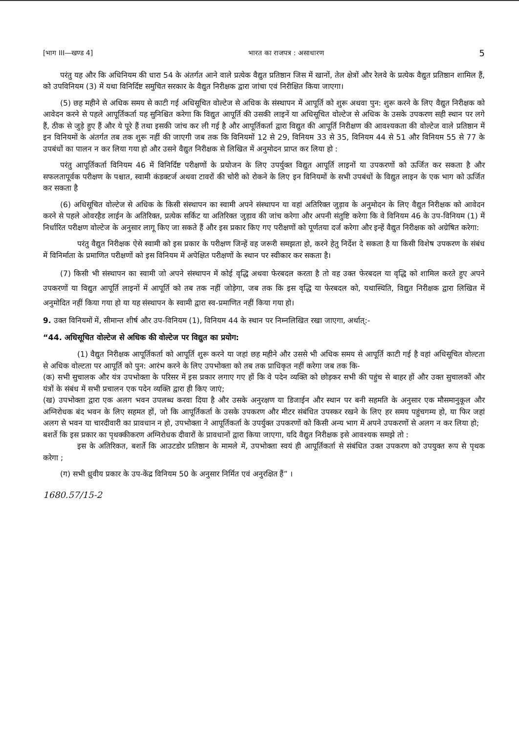[भाग III—खण्ड 4] भारत का राजपत्र : असाधारण 5
परंतु यह और कि अधिनियम की धारा 54 के अंतर्गत आने वाले प्रत्येक वैद्युत प्रतिष्ठान जिस में खानों, तेल क्षेत्रों और रेलवे के प्रत्येक वैद्युत प्रतिष्ठान शामिल हैं, को उपविनियम (3) में यथा विनिर्दिष्ट समुचित सरकार के वैद्युत निरीक्षक द्वारा जांचा एवं निरीक्षित किया जाएगा।
(5) छह महीने से अधिक समय से काटी गई अधिसूचित वोल्टेज से अधिक के संस्थापन में आपूर्ति को शुरू अथवा पुन: शुरू करने के लिए वैद्युत निरीक्षक को आवेदन करने से पहले आपूर्तिकर्ता यह सुनिश्चित करेगा कि विद्युत आपूर्ति की उसकी लाइनें या अधिसूचित वोल्टेज से अधिक के उसके उपकरण सही स्थान पर लगे हैं, ठीक से जुड़े हुए हैं और ये पूरे हैं तथा इसकी जांच कर ली गई है और आपूर्तिकर्ता द्वारा विद्युत की आपूर्ति निरीक्षण की आवश्यकता की वोल्टेज वाले प्रतिष्ठान में इन विनियमों के अंतर्गत तब तक शुरू नहीं की जाएगी जब तक कि विनियमों 12 से 29, विनियम 33 से 35, विनियम 44 से 51 और विनियम 55 से 77 के उपबंधों का पालन न कर लिया गया हो और उसने वैद्युत निरीक्षक से लिखित में अनुमोदन प्राप्त कर लिया हो :
परंतु आपूर्तिकर्ता विनियम 46 में विनिर्दिष्ट परीक्षणों के प्रयोजन के लिए उपर्युक्त विद्युत आपूर्ति लाइनों या उपकरणों को ऊर्जित कर सकता है और सफलतापूर्वक परीक्षण के पश्चात, स्वामी कंडक्टर्ज अथवा टावरों की चोरी को रोकने के लिए इन विनियमों के सभी उपबंधों के विद्युत लाइन के एक भाग को ऊर्जित कर सकता है
(6) अधिसूचित वोल्टेज से अधिक के किसी संस्थापन का स्वामी अपने संस्थापन या वहां अतिरिक्त जुड़ाव के अनुमोदन के लिए वैद्युत निरीक्षक को आवेदन करने से पहले ओवरहैड लाईन के अतिरिक्त, प्रत्येक सर्किट या अतिरिक्त जुड़ाव की जांच करेगा और अपनी संतुष्टि करेगा कि वे विनियम 46 के उप-विनियम (1) में निर्धारित परीक्षण वोल्टेज के अनुसार लागू किए जा सकते हैं और इस प्रकार किए गए परीक्षणों को पूर्णतया दर्ज करेगा और इन्हें वैद्युत निरीक्षक को अग्रेषित करेगा:
परंतु वैद्युत निरीक्षक ऐसे स्वामी को इस प्रकार के परीक्षण जिन्हें वह जरूरी समझता हो, करने हेतु निर्देश दे सकता है या किसी विशेष उपकरण के संबंध में विनिर्माता के प्रमाणित परीक्षणों को इस विनियम में अपेक्षित परीक्षणों के स्थान पर स्वीकार कर सकता है।
(7) किसी भी संस्थापन का स्वामी जो अपने संस्थापन में कोई वृद्धि अथवा फेरबदल करता है तो वह उक्त फेरबदल या वृद्धि को शामिल करते हुए अपने उपकरणों या विद्युत आपूर्ति लाइनों में आपूर्ति को तब तक नहीं जोड़ेगा, जब तक कि इस वृद्धि या फेरबदल को, यथास्थिति, विद्युत निरीक्षक द्वारा लिखित में अनुमोदित नहीं किया गया हो या यह संस्थापन के स्वामी द्वारा स्व-प्रमाणित नहीं किया गया हो।
9. उक्त विनियमों में, सीमान्त शीर्ष और उप-विनियम (1), विनियम 44 के स्थान पर निम्नलिखित रखा जाएगा, अर्थात्:-
“44. अधिसूचित वोल्टेज से अधिक की वोल्टेज पर विद्युत का प्रयोग:
(1) वैद्युत निरीक्षक आपूर्तिकर्ता को आपूर्ति शुरू करने या जहां छह महीने और उससे भी अधिक समय से आपूर्ति काटी गई है वहां अधिसूचित वोल्टता से अधिक वोल्टता पर आपूर्ति को पुन: आरंभ करने के लिए उपभोक्ता को तब तक प्राधिकृत नहीं करेगा जब तक कि-
(क) सभी सुचालक और यंत्र उपभोक्ता के परिसर में इस प्रकार लगाए गए हों कि वे पदेन व्यक्ति को छोड़कर सभी की पहुंच से बाहर हों और उक्त सुचालकों और यंत्रों के संबंध में सभी प्रचालन एक पदेन व्यक्ति द्वारा ही किए जाएं;
(ख) उपभोक्ता द्वारा एक अलग भवन उपलब्ध करवा दिया है और उसके अनुरक्षण या डिजाईन और स्थान पर बनी सहमति के अनुसार एक मौसमानुकूल और अग्निरोधक बंद भवन के लिए सहमत हों, जो कि आपूर्तिकर्ता के उसके उपकरण और मीटर संबंधित उपस्कर रखने के लिए हर समय पहुंचगम्य हो, या फिर जहां अलग से भवन या चारदीवारी का प्रावधान न हो, उपभोक्ता ने आपूर्तिकर्ता के उपर्युक्त उपकरणों को किसी अन्य भाग में अपने उपकरणों से अलग न कर लिया हो;
बशर्ते कि इस प्रकार का पृथक्कीकरण अग्निरोधक दीवारों के प्रावधानों द्वारा किया जाएगा, यदि वैद्युत निरीक्षक इसे आवश्यक समझे तो :
इस के अतिरिकत, बशर्ते कि आउटडोर प्रतिष्ठान के मामले में, उपभोक्ता स्वयं ही आपूर्तिकर्ता से संबंधित उक्त उपकरण को उपयुक्त रूप से पृथक करेगा ;
(ग) सभी ध्रुवीय प्रकार के उप-केंद्र विनियम 50 के अनुसार निर्मित एवं अनुरक्षित हैं” ।
1680.57/15-2